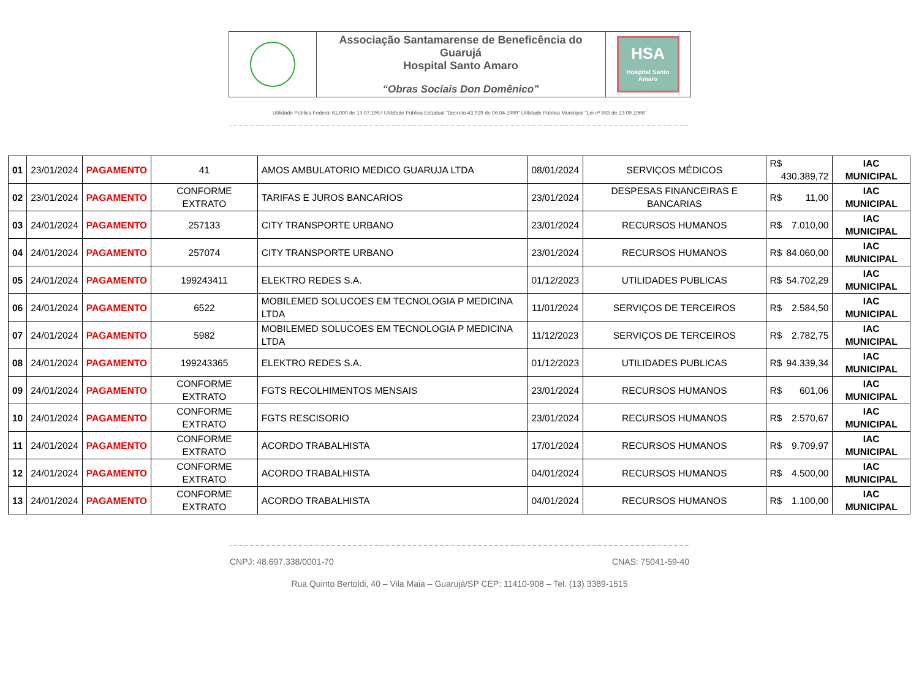| | Associação Santamarense de Beneficência do Guarujá Hospital Santo Amaro “Obras Sociais Don Domênico” | HSA Hospital Santo Amaro |
Utilidade Pública Federal 61.000 de 13.07.1967 Utilidade Pública Estadual “Decreto 43.929 de 06.04.1999” Utilidade Pública Municipal “Lei nº 863 de 23.09.1966”
| 01 | 23/01/2024 | PAGAMENTO | 41 | AMOS AMBULATORIO MEDICO GUARUJA LTDA | 08/01/2024 | SERVIÇOS MÉDICOS | R$ 430.389,72 | IAC MUNICIPAL |
| 02 | 23/01/2024 | PAGAMENTO | CONFORME EXTRATO | TARIFAS E JUROS BANCARIOS | 23/01/2024 | DESPESAS FINANCEIRAS E BANCARIAS | R$ 11,00 | IAC MUNICIPAL |
| 03 | 24/01/2024 | PAGAMENTO | 257133 | CITY TRANSPORTE URBANO | 23/01/2024 | RECURSOS HUMANOS | R$ 7.010,00 | IAC MUNICIPAL |
| 04 | 24/01/2024 | PAGAMENTO | 257074 | CITY TRANSPORTE URBANO | 23/01/2024 | RECURSOS HUMANOS | R$ 84.060,00 | IAC MUNICIPAL |
| 05 | 24/01/2024 | PAGAMENTO | 199243411 | ELEKTRO REDES S.A. | 01/12/2023 | UTILIDADES PUBLICAS | R$ 54.702,29 | IAC MUNICIPAL |
| 06 | 24/01/2024 | PAGAMENTO | 6522 | MOBILEMED SOLUCOES EM TECNOLOGIA P MEDICINA LTDA | 11/01/2024 | SERVIÇOS DE TERCEIROS | R$ 2.584,50 | IAC MUNICIPAL |
| 07 | 24/01/2024 | PAGAMENTO | 5982 | MOBILEMED SOLUCOES EM TECNOLOGIA P MEDICINA LTDA | 11/12/2023 | SERVIÇOS DE TERCEIROS | R$ 2.782,75 | IAC MUNICIPAL |
| 08 | 24/01/2024 | PAGAMENTO | 199243365 | ELEKTRO REDES S.A. | 01/12/2023 | UTILIDADES PUBLICAS | R$ 94.339,34 | IAC MUNICIPAL |
| 09 | 24/01/2024 | PAGAMENTO | CONFORME EXTRATO | FGTS RECOLHIMENTOS MENSAIS | 23/01/2024 | RECURSOS HUMANOS | R$ 601,06 | IAC MUNICIPAL |
| 10 | 24/01/2024 | PAGAMENTO | CONFORME EXTRATO | FGTS RESCISORIO | 23/01/2024 | RECURSOS HUMANOS | R$ 2.570,67 | IAC MUNICIPAL |
| 11 | 24/01/2024 | PAGAMENTO | CONFORME EXTRATO | ACORDO TRABALHISTA | 17/01/2024 | RECURSOS HUMANOS | R$ 9.709,97 | IAC MUNICIPAL |
| 12 | 24/01/2024 | PAGAMENTO | CONFORME EXTRATO | ACORDO TRABALHISTA | 04/01/2024 | RECURSOS HUMANOS | R$ 4.500,00 | IAC MUNICIPAL |
| 13 | 24/01/2024 | PAGAMENTO | CONFORME EXTRATO | ACORDO TRABALHISTA | 04/01/2024 | RECURSOS HUMANOS | R$ 1.100,00 | IAC MUNICIPAL |
CNPJ: 48.697.338/0001-70 CNAS: 75041-59-40
Rua Quinto Bertoldi, 40 – Vila Maia – Guarujá/SP CEP: 11410-908 – Tel. (13) 3389-1515